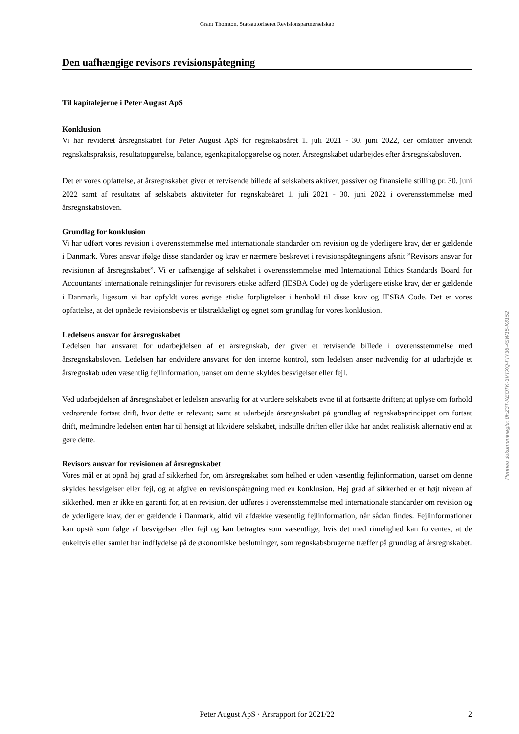Grant Thornton, Statsautoriseret Revisionspartnerselskab
Den uafhængige revisors revisionspåtegning
Til kapitalejerne i Peter August ApS
Konklusion
Vi har revideret årsregnskabet for Peter August ApS for regnskabsåret 1. juli 2021 - 30. juni 2022, der omfatter anvendt regnskabspraksis, resultatopgørelse, balance, egenkapitalopgørelse og noter. Årsregnskabet udarbejdes efter årsregnskabsloven.
Det er vores opfattelse, at årsregnskabet giver et retvisende billede af selskabets aktiver, passiver og finansielle stilling pr. 30. juni 2022 samt af resultatet af selskabets aktiviteter for regnskabsåret 1. juli 2021 - 30. juni 2022 i overensstemmelse med årsregnskabsloven.
Grundlag for konklusion
Vi har udført vores revision i overensstemmelse med internationale standarder om revision og de yderligere krav, der er gældende i Danmark. Vores ansvar ifølge disse standarder og krav er nærmere beskrevet i revisionspåtegningens afsnit ”Revisors ansvar for revisionen af årsregnskabet”. Vi er uafhængige af selskabet i overensstemmelse med International Ethics Standards Board for Accountants' internationale retningslinjer for revisorers etiske adfærd (IESBA Code) og de yderligere etiske krav, der er gældende i Danmark, ligesom vi har opfyldt vores øvrige etiske forpligtelser i henhold til disse krav og IESBA Code. Det er vores opfattelse, at det opnåede revisionsbevis er tilstrækkeligt og egnet som grundlag for vores konklusion.
Ledelsens ansvar for årsregnskabet
Ledelsen har ansvaret for udarbejdelsen af et årsregnskab, der giver et retvisende billede i overensstemmelse med årsregnskabsloven. Ledelsen har endvidere ansvaret for den interne kontrol, som ledelsen anser nødvendig for at udarbejde et årsregnskab uden væsentlig fejlinformation, uanset om denne skyldes besvigelser eller fejl.
Ved udarbejdelsen af årsregnskabet er ledelsen ansvarlig for at vurdere selskabets evne til at fortsætte driften; at oplyse om forhold vedrørende fortsat drift, hvor dette er relevant; samt at udarbejde årsregnskabet på grundlag af regnskabsprincippet om fortsat drift, medmindre ledelsen enten har til hensigt at likvidere selskabet, indstille driften eller ikke har andet realistisk alternativ end at gøre dette.
Revisors ansvar for revisionen af årsregnskabet
Vores mål er at opnå høj grad af sikkerhed for, om årsregnskabet som helhed er uden væsentlig fejlinformation, uanset om denne skyldes besvigelser eller fejl, og at afgive en revisionspåtegning med en konklusion. Høj grad af sikkerhed er et højt niveau af sikkerhed, men er ikke en garanti for, at en revision, der udføres i overensstemmelse med internationale standarder om revision og de yderligere krav, der er gældende i Danmark, altid vil afdække væsentlig fejlinformation, når sådan findes. Fejlinformationer kan opstå som følge af besvigelser eller fejl og kan betragtes som væsentlige, hvis det med rimelighed kan forventes, at de enkeltvis eller samlet har indflydelse på de økonomiske beslutninger, som regnskabsbrugerne træffer på grundlag af årsregnskabet.
Peter August ApS · Årsrapport for 2021/22 2
Penneo dokumentnøgle: 0HZ3T-KEOTK-3VTXQ-FIY36-4SW15-K8152